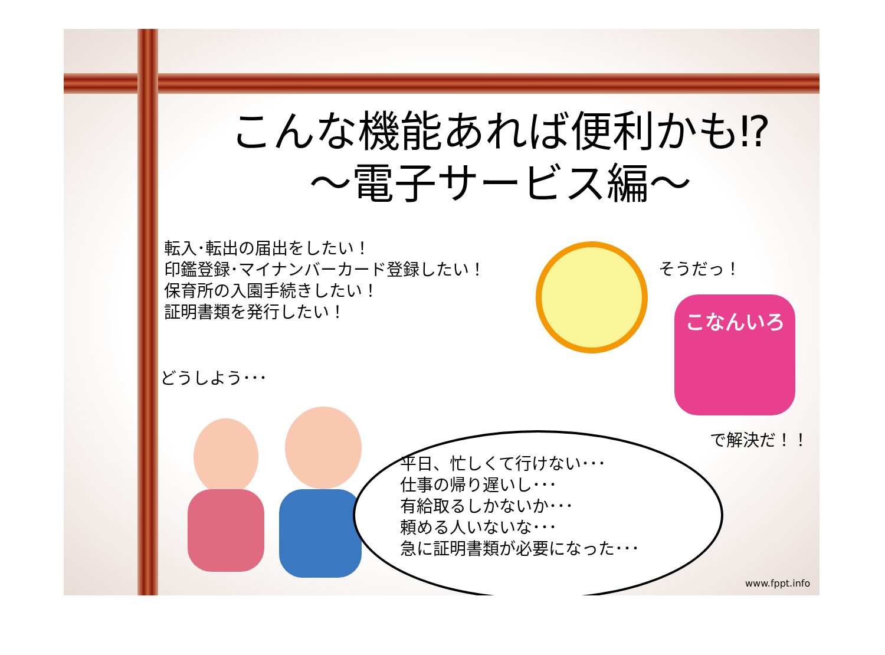こんな機能あれば便利かも⁉
～電子サービス編～
転入･転出の届出をしたい！
印鑑登録･マイナンバーカード登録したい！
保育所の入園手続きしたい！
証明書類を発行したい！
そうだっ！
こなんいろ
で解決だ！！
どうしよう･･･
平日、忙しくて行けない･･･
仕事の帰り遅いし･･･
有給取るしかないか･･･
頼める人いないな･･･
急に証明書類が必要になった･･･
www.fppt.info